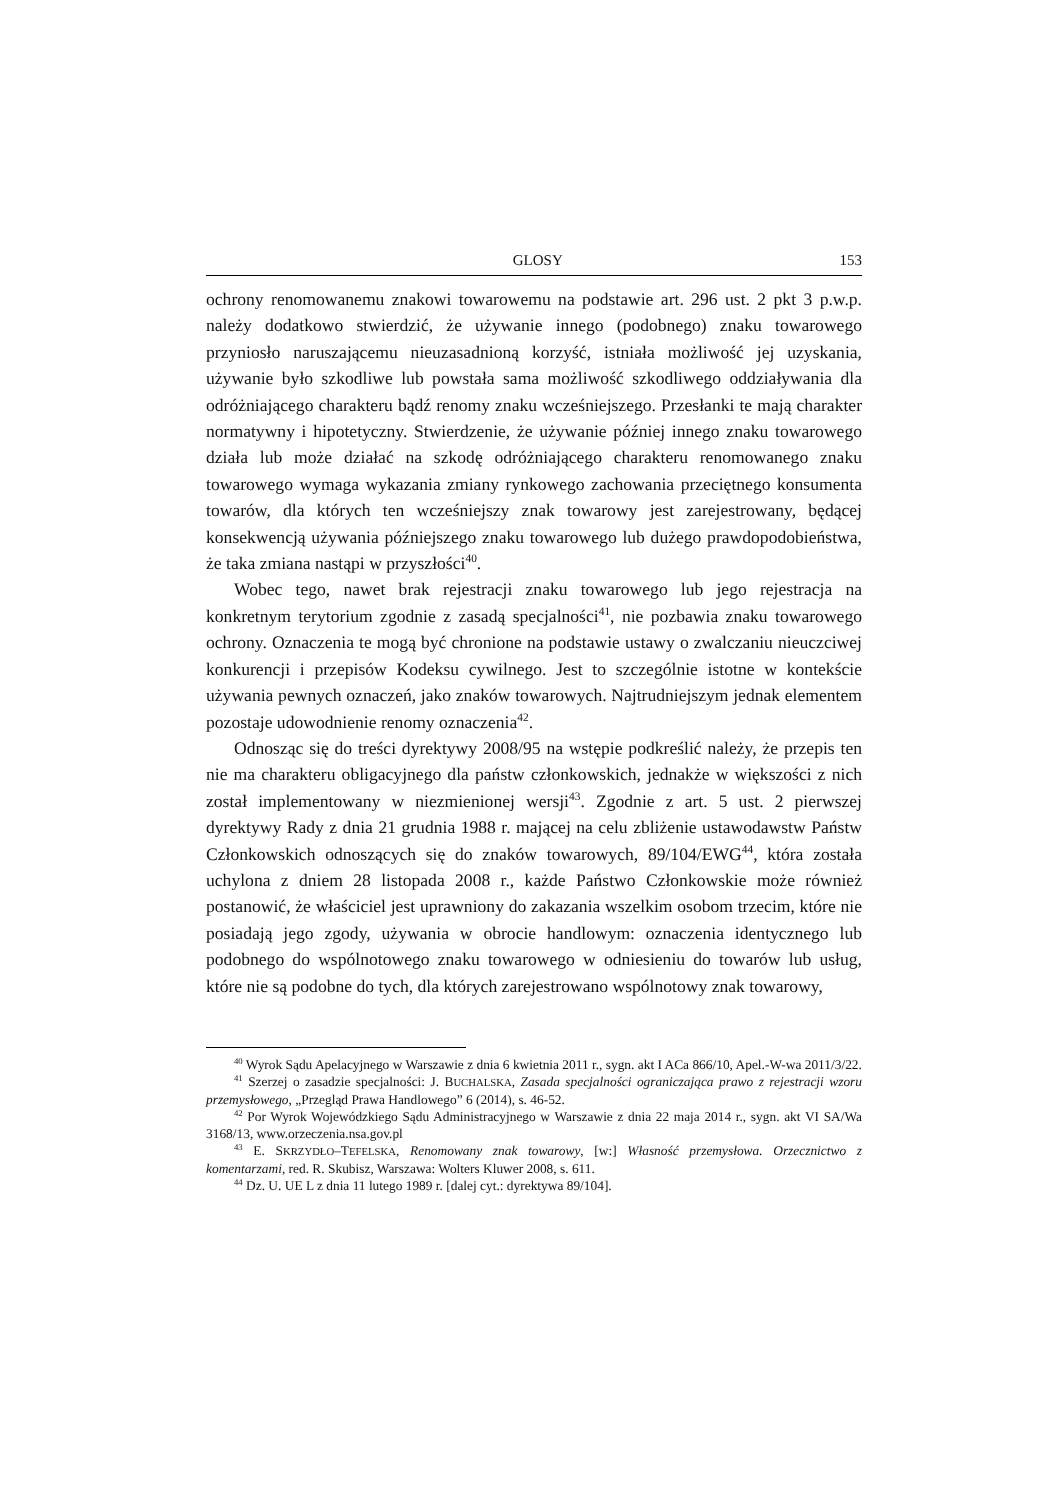GLOSY 153
ochrony renomowanemu znakowi towarowemu na podstawie art. 296 ust. 2 pkt 3 p.w.p. należy dodatkowo stwierdzić, że używanie innego (podobnego) znaku towarowego przyniosło naruszającemu nieuzasadnioną korzyść, istniała możliwość jej uzyskania, używanie było szkodliwe lub powstała sama możliwość szkodliwego oddziaływania dla odróżniającego charakteru bądź renomy znaku wcześniejszego. Przesłanki te mają charakter normatywny i hipotetyczny. Stwierdzenie, że używanie później innego znaku towarowego działa lub może działać na szkodę odróżniającego charakteru renomowanego znaku towarowego wymaga wykazania zmiany rynkowego zachowania przeciętnego konsumenta towarów, dla których ten wcześniejszy znak towarowy jest zarejestrowany, będącej konsekwencją używania późniejszego znaku towarowego lub dużego prawdopodobieństwa, że taka zmiana nastąpi w przyszłości<sup>40</sup>.
Wobec tego, nawet brak rejestracji znaku towarowego lub jego rejestracja na konkretnym terytorium zgodnie z zasadą specjalności<sup>41</sup>, nie pozbawia znaku towarowego ochrony. Oznaczenia te mogą być chronione na podstawie ustawy o zwalczaniu nieuczciwej konkurencji i przepisów Kodeksu cywilnego. Jest to szczególnie istotne w kontekście używania pewnych oznaczeń, jako znaków towarowych. Najtrudniejszym jednak elementem pozostaje udowodnienie renomy oznaczenia<sup>42</sup>.
Odnosząc się do treści dyrektywy 2008/95 na wstępie podkreślić należy, że przepis ten nie ma charakteru obligacyjnego dla państw członkowskich, jednakże w większości z nich został implementowany w niezmienionej wersji<sup>43</sup>. Zgodnie z art. 5 ust. 2 pierwszej dyrektywy Rady z dnia 21 grudnia 1988 r. mającej na celu zbliżenie ustawodawstw Państw Członkowskich odnoszących się do znaków towarowych, 89/104/EWG<sup>44</sup>, która została uchylona z dniem 28 listopada 2008 r., każde Państwo Członkowskie może również postanowić, że właściciel jest uprawniony do zakazania wszelkim osobom trzecim, które nie posiadają jego zgody, używania w obrocie handlowym: oznaczenia identycznego lub podobnego do wspólnotowego znaku towarowego w odniesieniu do towarów lub usług, które nie są podobne do tych, dla których zarejestrowano wspólnotowy znak towarowy,
<sup>40</sup> Wyrok Sądu Apelacyjnego w Warszawie z dnia 6 kwietnia 2011 r., sygn. akt I ACa 866/10, Apel.-W-wa 2011/3/22.
<sup>41</sup> Szerzej o zasadzie specjalności: J. BUCHALSKA, Zasada specjalności ograniczająca prawo z rejestracji wzoru przemysłowego, „Przegląd Prawa Handlowego” 6 (2014), s. 46-52.
<sup>42</sup> Por Wyrok Wojewódzkiego Sądu Administracyjnego w Warszawie z dnia 22 maja 2014 r., sygn. akt VI SA/Wa 3168/13, www.orzeczenia.nsa.gov.pl
<sup>43</sup> E. SKRZYDŁO–TEFELSKA, Renomowany znak towarowy, [w:] Własność przemysłowa. Orzecznictwo z komentarzami, red. R. Skubisz, Warszawa: Wolters Kluwer 2008, s. 611.
<sup>44</sup> Dz. U. UE L z dnia 11 lutego 1989 r. [dalej cyt.: dyrektywa 89/104].